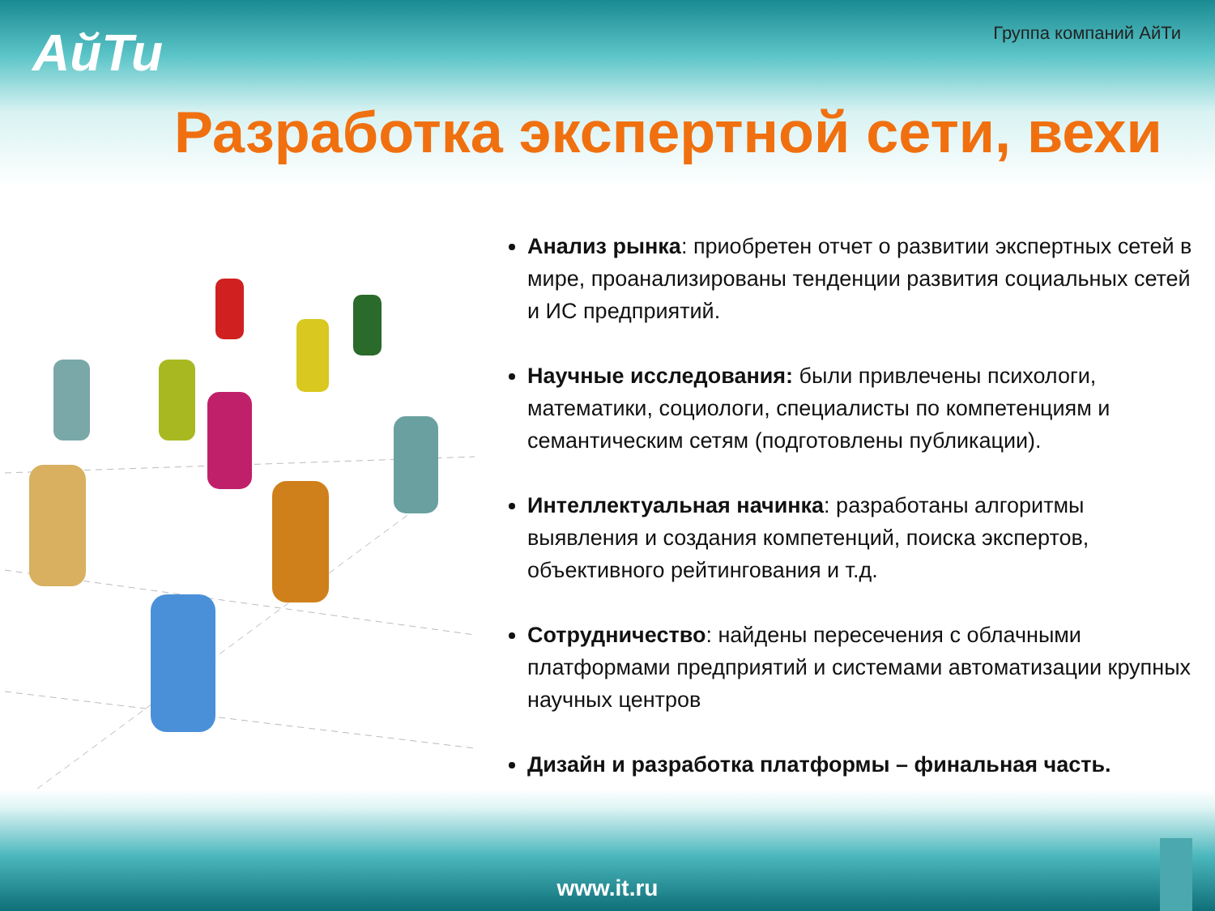АйТи
Группа компаний АйТи
Разработка экспертной сети, вехи
Анализ рынка: приобретен отчет о развитии экспертных сетей в мире, проанализированы тенденции развития социальных сетей и ИС предприятий.
Научные исследования: были привлечены психологи, математики, социологи, специалисты по компетенциям и семантическим сетям (подготовлены публикации).
Интеллектуальная начинка: разработаны алгоритмы выявления и создания компетенций, поиска экспертов, объективного рейтингования и т.д.
Сотрудничество: найдены пересечения с облачными платформами предприятий и системами автоматизации крупных научных центров
Дизайн и разработка платформы – финальная часть.
www.it.ru